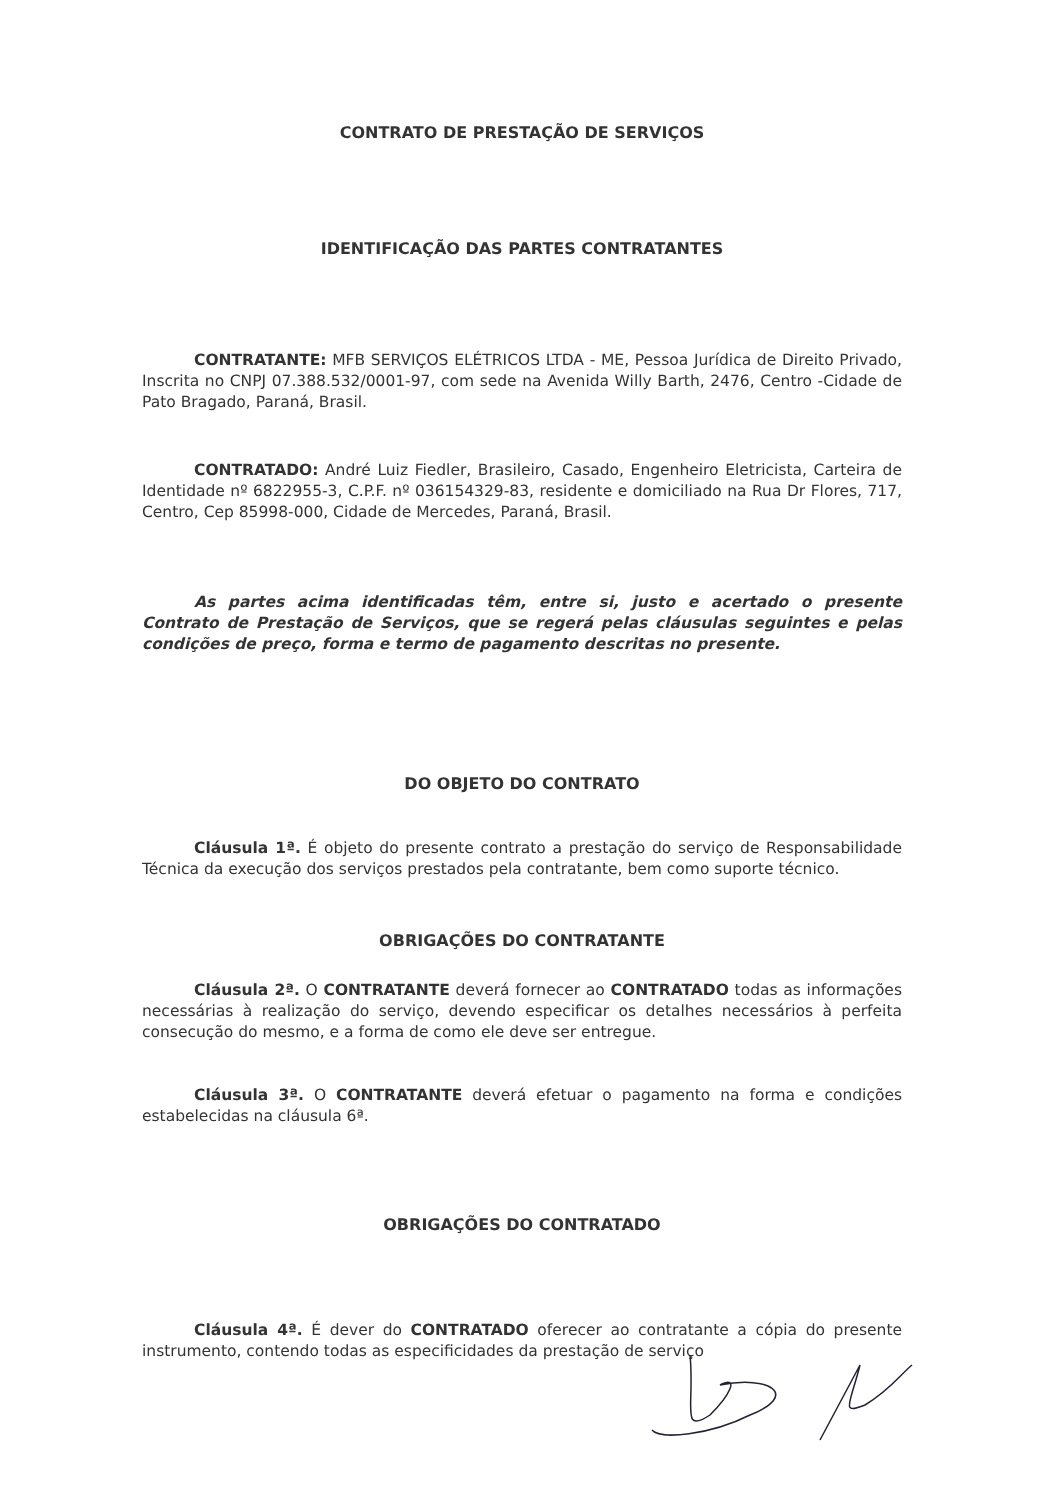CONTRATO DE PRESTAÇÃO DE SERVIÇOS
IDENTIFICAÇÃO DAS PARTES CONTRATANTES
CONTRATANTE: MFB SERVIÇOS ELÉTRICOS LTDA - ME, Pessoa Jurídica de Direito Privado, Inscrita no CNPJ 07.388.532/0001-97, com sede na Avenida Willy Barth, 2476, Centro -Cidade de Pato Bragado, Paraná, Brasil.
CONTRATADO: André Luiz Fiedler, Brasileiro, Casado, Engenheiro Eletricista, Carteira de Identidade nº 6822955-3, C.P.F. nº 036154329-83, residente e domiciliado na Rua Dr Flores, 717, Centro, Cep 85998-000, Cidade de Mercedes, Paraná, Brasil.
As partes acima identificadas têm, entre si, justo e acertado o presente Contrato de Prestação de Serviços, que se regerá pelas cláusulas seguintes e pelas condições de preço, forma e termo de pagamento descritas no presente.
DO OBJETO DO CONTRATO
Cláusula 1ª. É objeto do presente contrato a prestação do serviço de Responsabilidade Técnica da execução dos serviços prestados pela contratante, bem como suporte técnico.
OBRIGAÇÕES DO CONTRATANTE
Cláusula 2ª. O CONTRATANTE deverá fornecer ao CONTRATADO todas as informações necessárias à realização do serviço, devendo especificar os detalhes necessários à perfeita consecução do mesmo, e a forma de como ele deve ser entregue.
Cláusula 3ª. O CONTRATANTE deverá efetuar o pagamento na forma e condições estabelecidas na cláusula 6ª.
OBRIGAÇÕES DO CONTRATADO
Cláusula 4ª. É dever do CONTRATADO oferecer ao contratante a cópia do presente instrumento, contendo todas as especificidades da prestação de serviço